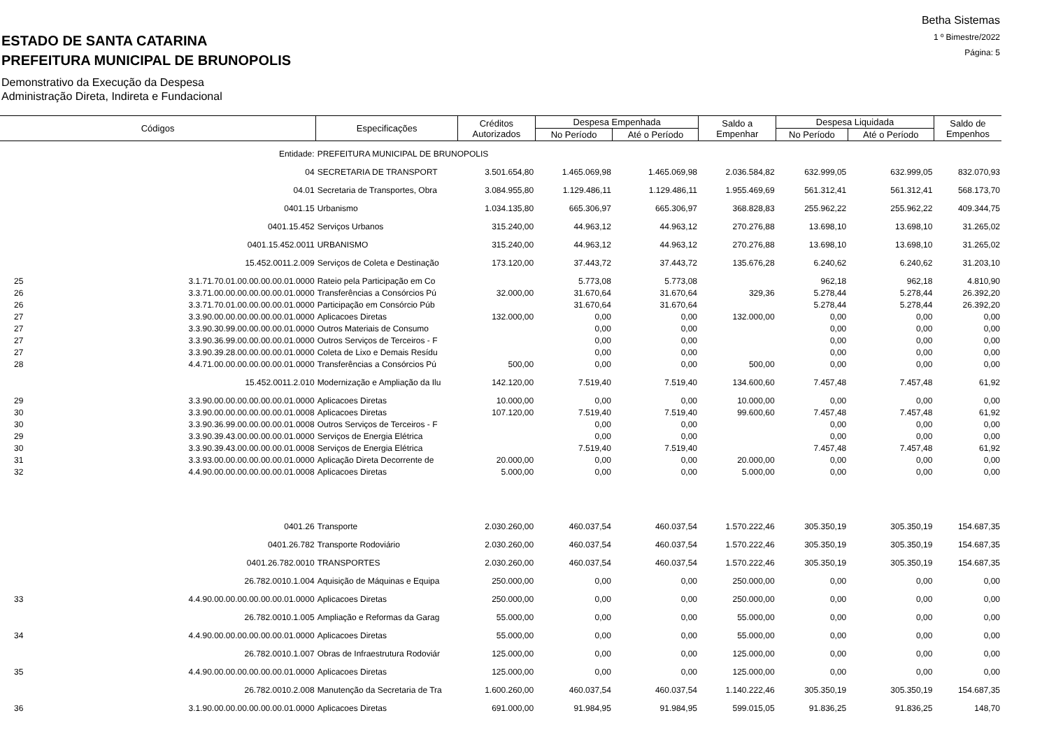ESTADO DE SANTA CATARINA
PREFEITURA MUNICIPAL DE BRUNOPOLIS
Demonstrativo da Execução da Despesa
Administração Direta, Indireta e Fundacional
Betha Sistemas
1 º Bimestre/2022
Página: 5
| Códigos | | Especificações | Créditos Autorizados | Despesa Empenhada | | Saldo a Empenhar | Despesa Liquidada | | Saldo de Empenhos |
| --- | --- | --- | --- | --- | --- | --- | --- | --- | --- |
| | | | | No Período | Até o Período | | No Período | Até o Período | |
| Entidade: | | PREFEITURA MUNICIPAL DE BRUNOPOLIS | | | | | | | |
| 04 | | SECRETARIA DE TRANSPORT | 3.501.654,80 | 1.465.069,98 | 1.465.069,98 | 2.036.584,82 | 632.999,05 | 632.999,05 | 832.070,93 |
| 04.01 | | Secretaria de Transportes, Obra | 3.084.955,80 | 1.129.486,11 | 1.129.486,11 | 1.955.469,69 | 561.312,41 | 561.312,41 | 568.173,70 |
| 0401.15 | | Urbanismo | 1.034.135,80 | 665.306,97 | 665.306,97 | 368.828,83 | 255.962,22 | 255.962,22 | 409.344,75 |
| 0401.15.452 | | Serviços Urbanos | 315.240,00 | 44.963,12 | 44.963,12 | 270.276,88 | 13.698,10 | 13.698,10 | 31.265,02 |
| 0401.15.452.0011 | | URBANISMO | 315.240,00 | 44.963,12 | 44.963,12 | 270.276,88 | 13.698,10 | 13.698,10 | 31.265,02 |
| 15.452.0011.2.009 | | Serviços de Coleta e Destinação | 173.120,00 | 37.443,72 | 37.443,72 | 135.676,28 | 6.240,62 | 6.240,62 | 31.203,10 |
| 25 | 3.1.71.70.01.00.00.00.00.01.0000 | Rateio pela Participação em Co | | 5.773,08 | 5.773,08 | | 962,18 | 962,18 | 4.810,90 |
| 26 | 3.3.71.00.00.00.00.00.00.01.0000 | Transferências a Consórcios Pú | 32.000,00 | 31.670,64 | 31.670,64 | 329,36 | 5.278,44 | 5.278,44 | 26.392,20 |
| 26 | 3.3.71.70.01.00.00.00.00.01.0000 | Participação em Consórcio Púb | | 31.670,64 | 31.670,64 | | 5.278,44 | 5.278,44 | 26.392,20 |
| 27 | 3.3.90.00.00.00.00.00.00.01.0000 | Aplicacoes Diretas | 132.000,00 | 0,00 | 0,00 | 132.000,00 | 0,00 | 0,00 | 0,00 |
| 27 | 3.3.90.30.99.00.00.00.00.01.0000 | Outros Materiais de Consumo | | 0,00 | 0,00 | | 0,00 | 0,00 | 0,00 |
| 27 | 3.3.90.36.99.00.00.00.00.01.0000 | Outros Serviços de Terceiros - F | | 0,00 | 0,00 | | 0,00 | 0,00 | 0,00 |
| 27 | 3.3.90.39.28.00.00.00.00.01.0000 | Coleta de Lixo e Demais Resídu | | 0,00 | 0,00 | | 0,00 | 0,00 | 0,00 |
| 28 | 4.4.71.00.00.00.00.00.00.01.0000 | Transferências a Consórcios Pú | 500,00 | 0,00 | 0,00 | 500,00 | 0,00 | 0,00 | 0,00 |
| 15.452.0011.2.010 | | Modernização e Ampliação da Ilu | 142.120,00 | 7.519,40 | 7.519,40 | 134.600,60 | 7.457,48 | 7.457,48 | 61,92 |
| 29 | 3.3.90.00.00.00.00.00.00.01.0000 | Aplicacoes Diretas | 10.000,00 | 0,00 | 0,00 | 10.000,00 | 0,00 | 0,00 | 0,00 |
| 30 | 3.3.90.00.00.00.00.00.00.01.0008 | Aplicacoes Diretas | 107.120,00 | 7.519,40 | 7.519,40 | 99.600,60 | 7.457,48 | 7.457,48 | 61,92 |
| 30 | 3.3.90.36.99.00.00.00.00.01.0008 | Outros Serviços de Terceiros - F | | 0,00 | 0,00 | | 0,00 | 0,00 | 0,00 |
| 29 | 3.3.90.39.43.00.00.00.00.01.0000 | Serviços de Energia Elétrica | | 0,00 | 0,00 | | 0,00 | 0,00 | 0,00 |
| 30 | 3.3.90.39.43.00.00.00.00.01.0008 | Serviços de Energia Elétrica | | 7.519,40 | 7.519,40 | | 7.457,48 | 7.457,48 | 61,92 |
| 31 | 3.3.93.00.00.00.00.00.00.01.0000 | Aplicação Direta Decorrente de | 20.000,00 | 0,00 | 0,00 | 20.000,00 | 0,00 | 0,00 | 0,00 |
| 32 | 4.4.90.00.00.00.00.00.00.01.0008 | Aplicacoes Diretas | 5.000,00 | 0,00 | 0,00 | 5.000,00 | 0,00 | 0,00 | 0,00 |
| 0401.26 | | Transporte | 2.030.260,00 | 460.037,54 | 460.037,54 | 1.570.222,46 | 305.350,19 | 305.350,19 | 154.687,35 |
| 0401.26.782 | | Transporte Rodoviário | 2.030.260,00 | 460.037,54 | 460.037,54 | 1.570.222,46 | 305.350,19 | 305.350,19 | 154.687,35 |
| 0401.26.782.0010 | | TRANSPORTES | 2.030.260,00 | 460.037,54 | 460.037,54 | 1.570.222,46 | 305.350,19 | 305.350,19 | 154.687,35 |
| 26.782.0010.1.004 | | Aquisição de Máquinas e Equipa | 250.000,00 | 0,00 | 0,00 | 250.000,00 | 0,00 | 0,00 | 0,00 |
| 33 | 4.4.90.00.00.00.00.00.00.01.0000 | Aplicacoes Diretas | 250.000,00 | 0,00 | 0,00 | 250.000,00 | 0,00 | 0,00 | 0,00 |
| 26.782.0010.1.005 | | Ampliação e Reformas da Garag | 55.000,00 | 0,00 | 0,00 | 55.000,00 | 0,00 | 0,00 | 0,00 |
| 34 | 4.4.90.00.00.00.00.00.00.01.0000 | Aplicacoes Diretas | 55.000,00 | 0,00 | 0,00 | 55.000,00 | 0,00 | 0,00 | 0,00 |
| 26.782.0010.1.007 | | Obras de Infraestrutura Rodoviár | 125.000,00 | 0,00 | 0,00 | 125.000,00 | 0,00 | 0,00 | 0,00 |
| 35 | 4.4.90.00.00.00.00.00.00.01.0000 | Aplicacoes Diretas | 125.000,00 | 0,00 | 0,00 | 125.000,00 | 0,00 | 0,00 | 0,00 |
| 26.782.0010.2.008 | | Manutenção da Secretaria de Tra | 1.600.260,00 | 460.037,54 | 460.037,54 | 1.140.222,46 | 305.350,19 | 305.350,19 | 154.687,35 |
| 36 | 3.1.90.00.00.00.00.00.00.01.0000 | Aplicacoes Diretas | 691.000,00 | 91.984,95 | 91.984,95 | 599.015,05 | 91.836,25 | 91.836,25 | 148,70 |